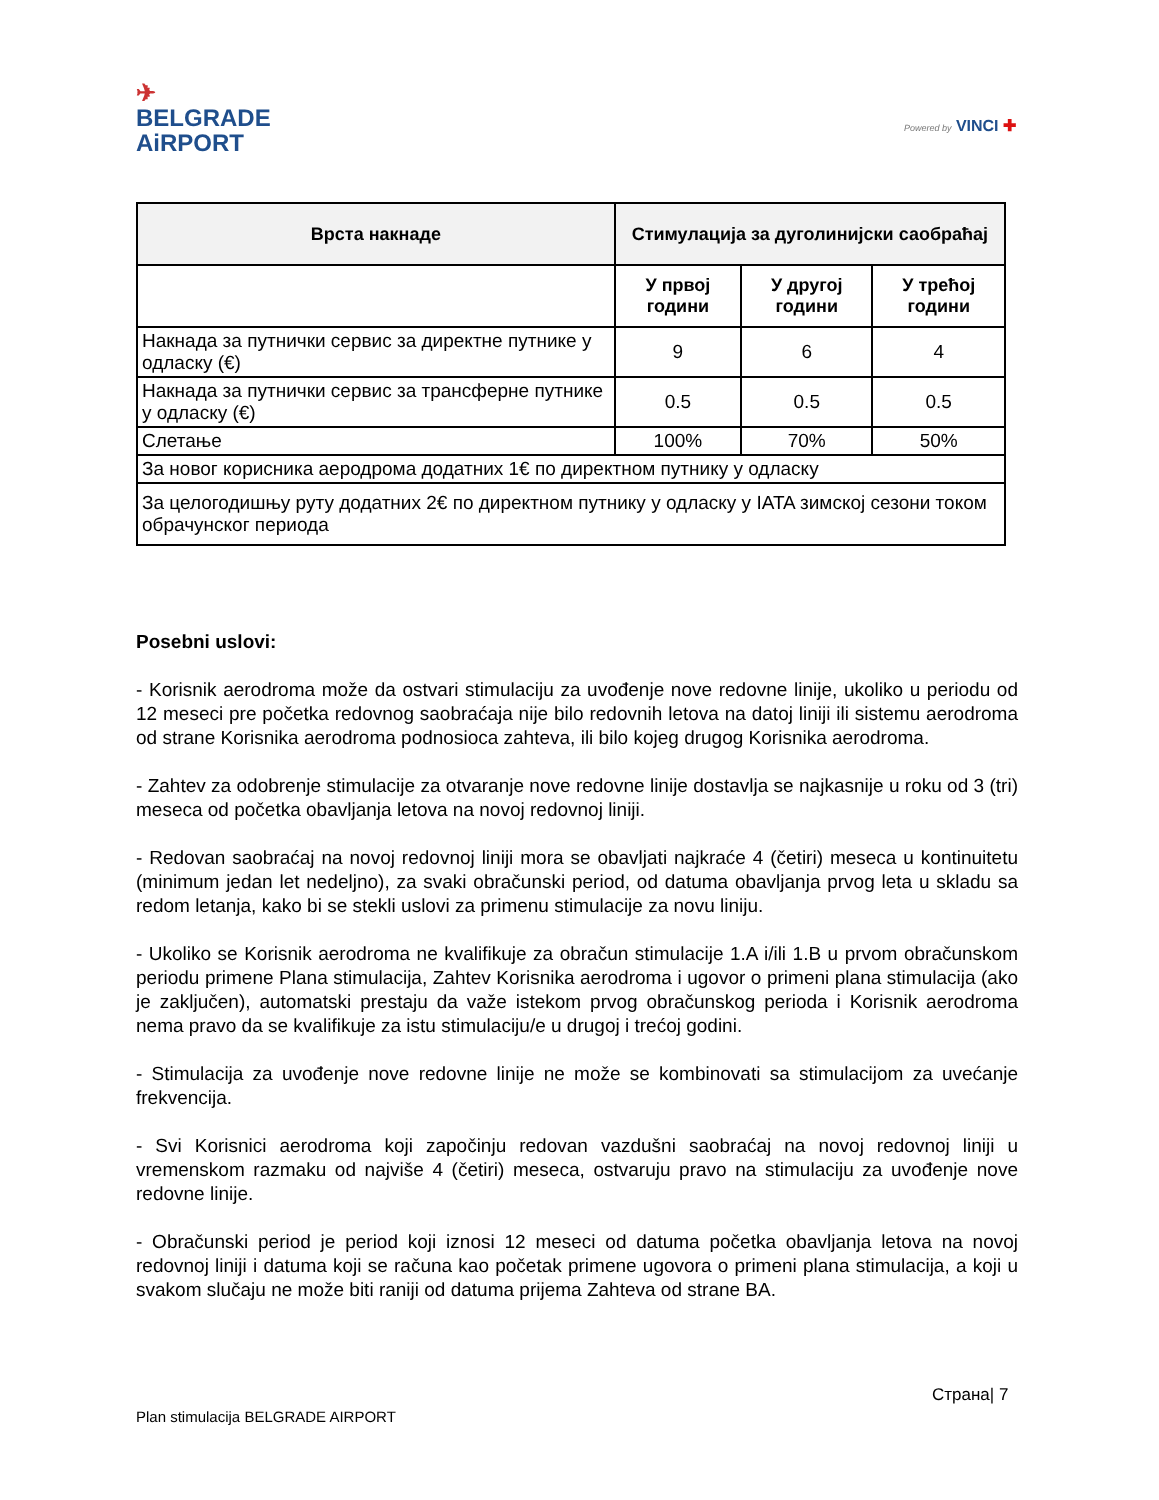✈
BELGRADE
AiRPORT
Powered by VINCI ✚
| Врста накнаде | Стимулација за дуголинијски саобраћај | | |
| --- | --- | --- | --- |
| | У првој години | У другој години | У трећој години |
| Накнада за путнички сервис за директне путнике у одласку (€) | 9 | 6 | 4 |
| Накнада за путнички сервис за трансферне путнике у одласку (€) | 0.5 | 0.5 | 0.5 |
| Слетање | 100% | 70% | 50% |
| За новог корисника аеродрома додатних 1€ по директном путнику у одласку | | | |
| За целогодишњу руту додатних 2€ по директном путнику у одласку у IATA зимској сезони током обрачунског периода | | | |
Posebni uslovi:
- Korisnik aerodroma može da ostvari stimulaciju za uvođenje nove redovne linije, ukoliko u periodu od 12 meseci pre početka redovnog saobraćaja nije bilo redovnih letova na datoj liniji ili sistemu aerodroma od strane Korisnika aerodroma podnosioca zahteva, ili bilo kojeg drugog Korisnika aerodroma.
- Zahtev za odobrenje stimulacije za otvaranje nove redovne linije dostavlja se najkasnije u roku od 3 (tri) meseca od početka obavljanja letova na novoj redovnoj liniji.
- Redovan saobraćaj na novoj redovnoj liniji mora se obavljati najkraće 4 (četiri) meseca u kontinuitetu (minimum jedan let nedeljno), za svaki obračunski period, od datuma obavljanja prvog leta u skladu sa redom letanja, kako bi se stekli uslovi za primenu stimulacije za novu liniju.
- Ukoliko se Korisnik aerodroma ne kvalifikuje za obračun stimulacije 1.A i/ili 1.B u prvom obračunskom periodu primene Plana stimulacija, Zahtev Korisnika aerodroma i ugovor o primeni plana stimulacija (ako je zaključen), automatski prestaju da važe istekom prvog obračunskog perioda i Korisnik aerodroma nema pravo da se kvalifikuje za istu stimulaciju/e u drugoj i trećoj godini.
- Stimulacija za uvođenje nove redovne linije ne može se kombinovati sa stimulacijom za uvećanje frekvencija.
- Svi Korisnici aerodroma koji započinju redovan vazdušni saobraćaj na novoj redovnoj liniji u vremenskom razmaku od najviše 4 (četiri) meseca, ostvaruju pravo na stimulaciju za uvođenje nove redovne linije.
- Obračunski period je period koji iznosi 12 meseci od datuma početka obavljanja letova na novoj redovnoj liniji i datuma koji se računa kao početak primene ugovora o primeni plana stimulacija, a koji u svakom slučaju ne može biti raniji od datuma prijema Zahteva od strane BA.
Страна| 7
Plan stimulacija BELGRADE AIRPORT